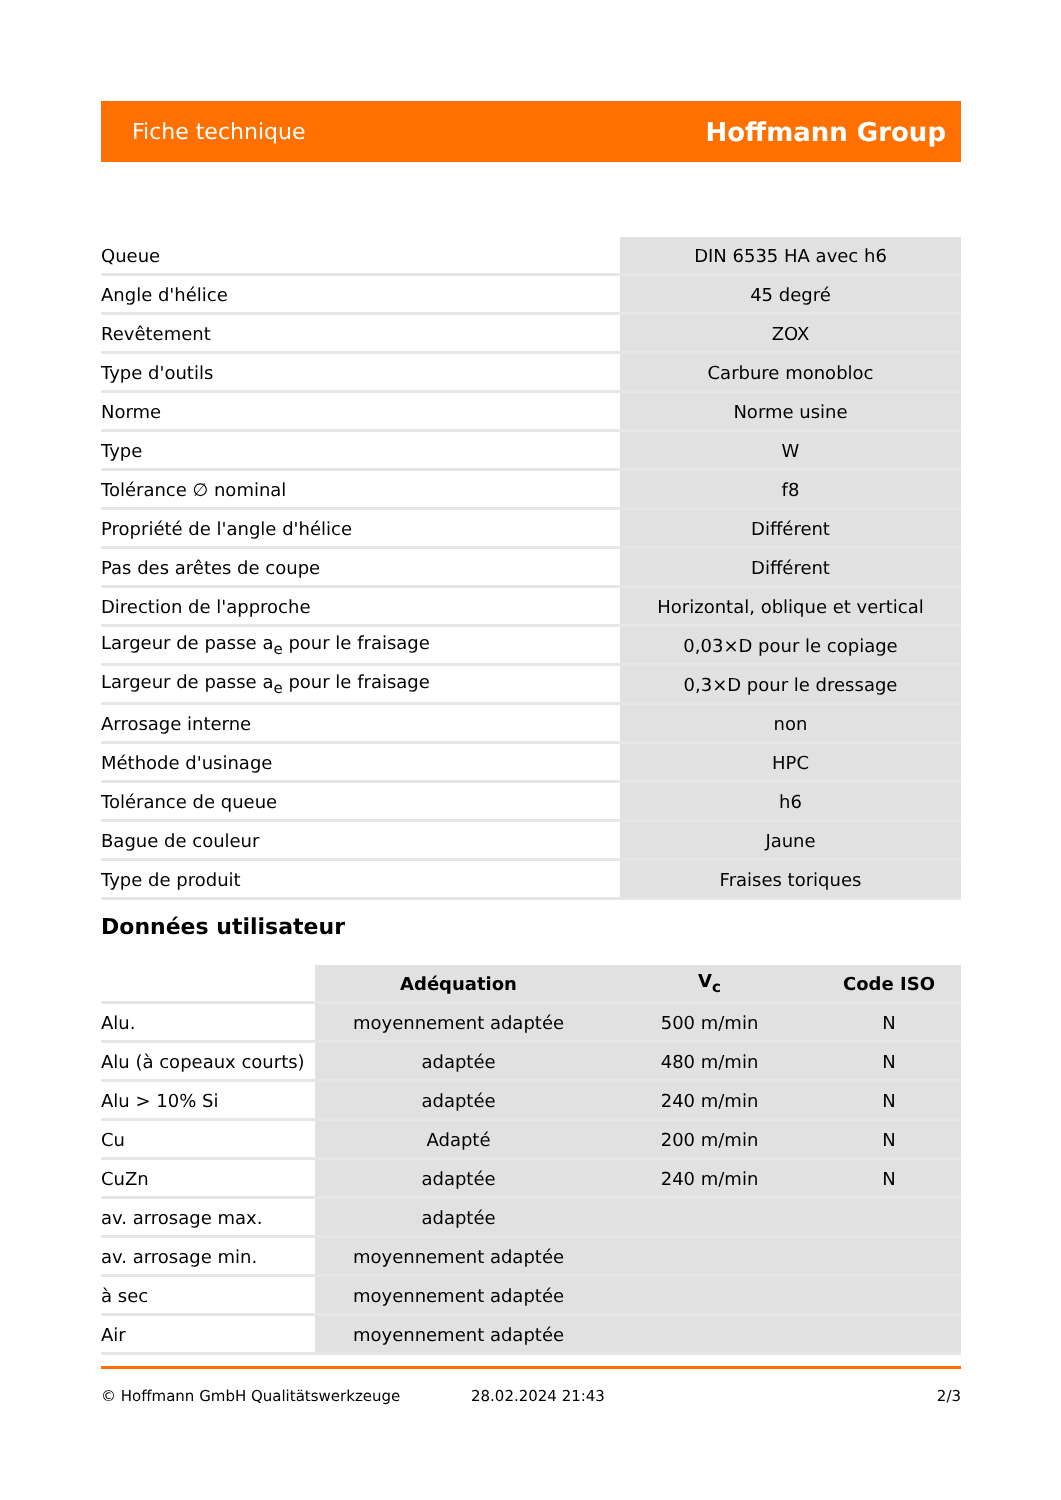Fiche technique Hoffmann Group
| Queue | DIN 6535 HA avec h6 |
| Angle d'hélice | 45 degré |
| Revêtement | ZOX |
| Type d'outils | Carbure monobloc |
| Norme | Norme usine |
| Type | W |
| Tolérance ∅ nominal | f8 |
| Propriété de l'angle d'hélice | Différent |
| Pas des arêtes de coupe | Différent |
| Direction de l'approche | Horizontal, oblique et vertical |
| Largeur de passe a<sub>e</sub> pour le fraisage | 0,03×D pour le copiage |
| Largeur de passe a<sub>e</sub> pour le fraisage | 0,3×D pour le dressage |
| Arrosage interne | non |
| Méthode d'usinage | HPC |
| Tolérance de queue | h6 |
| Bague de couleur | Jaune |
| Type de produit | Fraises toriques |
Données utilisateur
| | Adéquation | V<sub>c</sub> | Code ISO |
| --- | --- | --- | --- |
| Alu. | moyennement adaptée | 500 m/min | N |
| Alu (à copeaux courts) | adaptée | 480 m/min | N |
| Alu > 10% Si | adaptée | 240 m/min | N |
| Cu | Adapté | 200 m/min | N |
| CuZn | adaptée | 240 m/min | N |
| av. arrosage max. | adaptée | | |
| av. arrosage min. | moyennement adaptée | | |
| à sec | moyennement adaptée | | |
| Air | moyennement adaptée | | |
© Hoffmann GmbH Qualitätswerkzeuge 28.02.2024 21:43 2/3